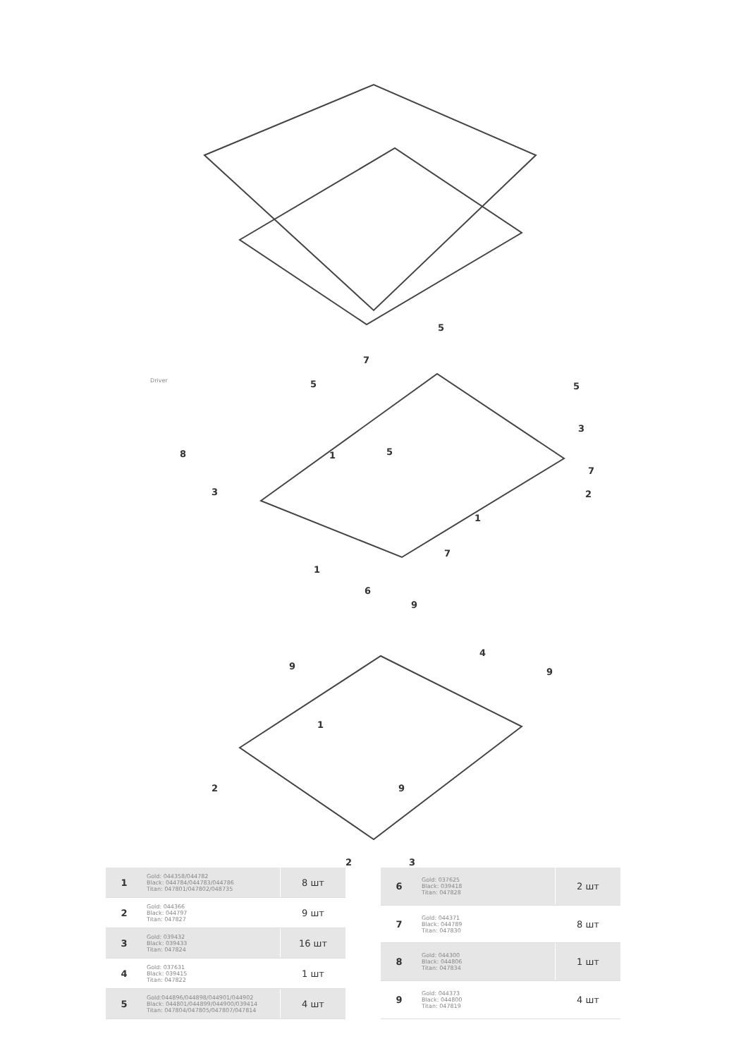Driver
8
5
5
7
3
1 5
5
3
7
2
1
7
1
6
9
4
9
9
1
2 9
2 3
| 1 | Gold: 044358/044782 Black: 044784/044783/044786 Titan: 047801/047802/048735 | 8 шт |
| 2 | Gold: 044366 Black: 044797 Titan: 047827 | 9 шт |
| 3 | Gold: 039432 Black: 039433 Titan: 047824 | 16 шт |
| 4 | Gold: 037631 Black: 039415 Titan: 047822 | 1 шт |
| 5 | Gold:044896/044898/044901/044902 Black: 044801/044899/044900/039414 Titan: 047804/047805/047807/047814 | 4 шт |
| 6 | Gold: 037625 Black: 039418 Titan: 047828 | 2 шт |
| 7 | Gold: 044371 Black: 044789 Titan: 047830 | 8 шт |
| 8 | Gold: 044300 Black: 044806 Titan: 047834 | 1 шт |
| 9 | Gold: 044373 Black: 044800 Titan: 047819 | 4 шт |